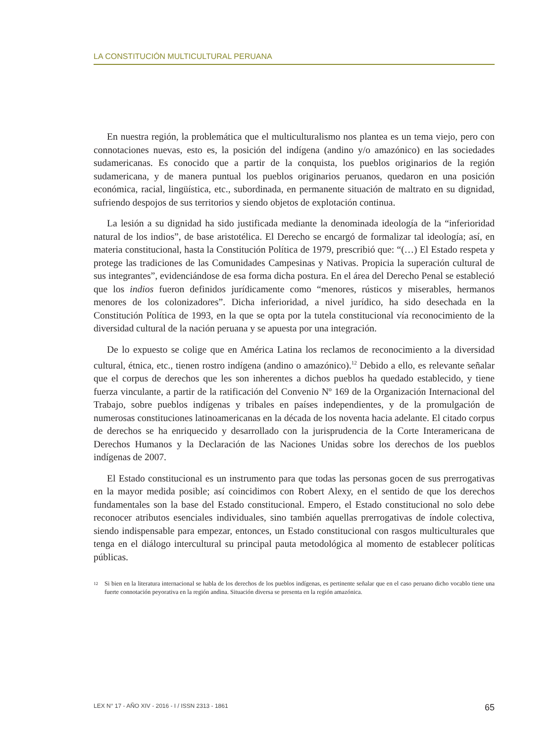LA CONSTITUCIÓN MULTICULTURAL PERUANA
En nuestra región, la problemática que el multiculturalismo nos plantea es un tema viejo, pero con connotaciones nuevas, esto es, la posición del indígena (andino y/o amazónico) en las sociedades sudamericanas. Es conocido que a partir de la conquista, los pueblos originarios de la región sudamericana, y de manera puntual los pueblos originarios peruanos, quedaron en una posición económica, racial, lingüística, etc., subordinada, en permanente situación de maltrato en su dignidad, sufriendo despojos de sus territorios y siendo objetos de explotación continua.
La lesión a su dignidad ha sido justificada mediante la denominada ideología de la “inferioridad natural de los indios”, de base aristotélica. El Derecho se encargó de formalizar tal ideología; así, en materia constitucional, hasta la Constitución Política de 1979, prescribió que: “(…) El Estado respeta y protege las tradiciones de las Comunidades Campesinas y Nativas. Propicia la superación cultural de sus integrantes”, evidenciándose de esa forma dicha postura. En el área del Derecho Penal se estableció que los indios fueron definidos jurídicamente como “menores, rústicos y miserables, hermanos menores de los colonizadores”. Dicha inferioridad, a nivel jurídico, ha sido desechada en la Constitución Política de 1993, en la que se opta por la tutela constitucional vía reconocimiento de la diversidad cultural de la nación peruana y se apuesta por una integración.
De lo expuesto se colige que en América Latina los reclamos de reconocimiento a la diversidad cultural, étnica, etc., tienen rostro indígena (andino o amazónico).<sup>12</sup> Debido a ello, es relevante señalar que el corpus de derechos que les son inherentes a dichos pueblos ha quedado establecido, y tiene fuerza vinculante, a partir de la ratificación del Convenio Nº 169 de la Organización Internacional del Trabajo, sobre pueblos indígenas y tribales en países independientes, y de la promulgación de numerosas constituciones latinoamericanas en la década de los noventa hacia adelante. El citado corpus de derechos se ha enriquecido y desarrollado con la jurisprudencia de la Corte Interamericana de Derechos Humanos y la Declaración de las Naciones Unidas sobre los derechos de los pueblos indígenas de 2007.
El Estado constitucional es un instrumento para que todas las personas gocen de sus prerrogativas en la mayor medida posible; así coincidimos con Robert Alexy, en el sentido de que los derechos fundamentales son la base del Estado constitucional. Empero, el Estado constitucional no solo debe reconocer atributos esenciales individuales, sino también aquellas prerrogativas de índole colectiva, siendo indispensable para empezar, entonces, un Estado constitucional con rasgos multiculturales que tenga en el diálogo intercultural su principal pauta metodológica al momento de establecer políticas públicas.
<sup>12</sup>
Si bien en la literatura internacional se habla de los derechos de los pueblos indígenas, es pertinente señalar que en el caso peruano dicho vocablo tiene una fuerte connotación peyorativa en la región andina. Situación diversa se presenta en la región amazónica.
LEX N° 17 - AÑO XIV - 2016 - I / ISSN 2313 - 1861 65